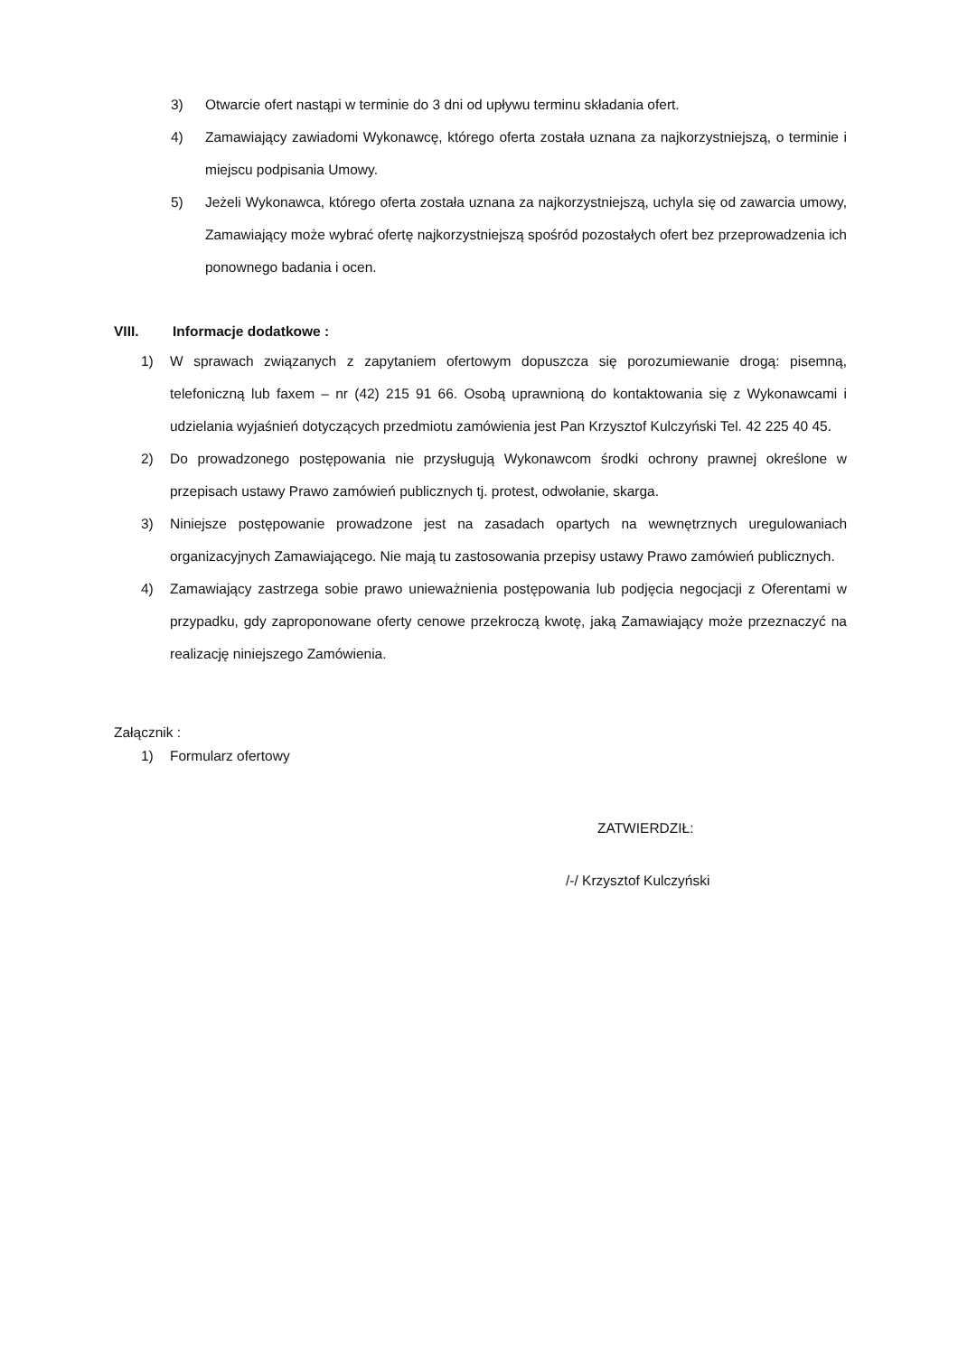3) Otwarcie ofert nastąpi w terminie do 3 dni od upływu terminu składania ofert.
4) Zamawiający zawiadomi Wykonawcę, którego oferta została uznana za najkorzystniejszą, o terminie i miejscu podpisania Umowy.
5) Jeżeli Wykonawca, którego oferta została uznana za najkorzystniejszą, uchyla się od zawarcia umowy, Zamawiający może wybrać ofertę najkorzystniejszą spośród pozostałych ofert bez przeprowadzenia ich ponownego badania i ocen.
VIII. Informacje dodatkowe :
1) W sprawach związanych z zapytaniem ofertowym dopuszcza się porozumiewanie drogą: pisemną, telefoniczną lub faxem – nr (42) 215 91 66. Osobą uprawnioną do kontaktowania się z Wykonawcami i udzielania wyjaśnień dotyczących przedmiotu zamówienia jest Pan Krzysztof Kulczyński Tel. 42 225 40 45.
2) Do prowadzonego postępowania nie przysługują Wykonawcom środki ochrony prawnej określone w przepisach ustawy Prawo zamówień publicznych tj. protest, odwołanie, skarga.
3) Niniejsze postępowanie prowadzone jest na zasadach opartych na wewnętrznych uregulowaniach organizacyjnych Zamawiającego. Nie mają tu zastosowania przepisy ustawy Prawo zamówień publicznych.
4) Zamawiający zastrzega sobie prawo unieważnienia postępowania lub podjęcia negocjacji z Oferentami w przypadku, gdy zaproponowane oferty cenowe przekroczą kwotę, jaką Zamawiający może przeznaczyć na realizację niniejszego Zamówienia.
Załącznik :
1) Formularz ofertowy
ZATWIERDZIŁ:
/-/ Krzysztof Kulczyński